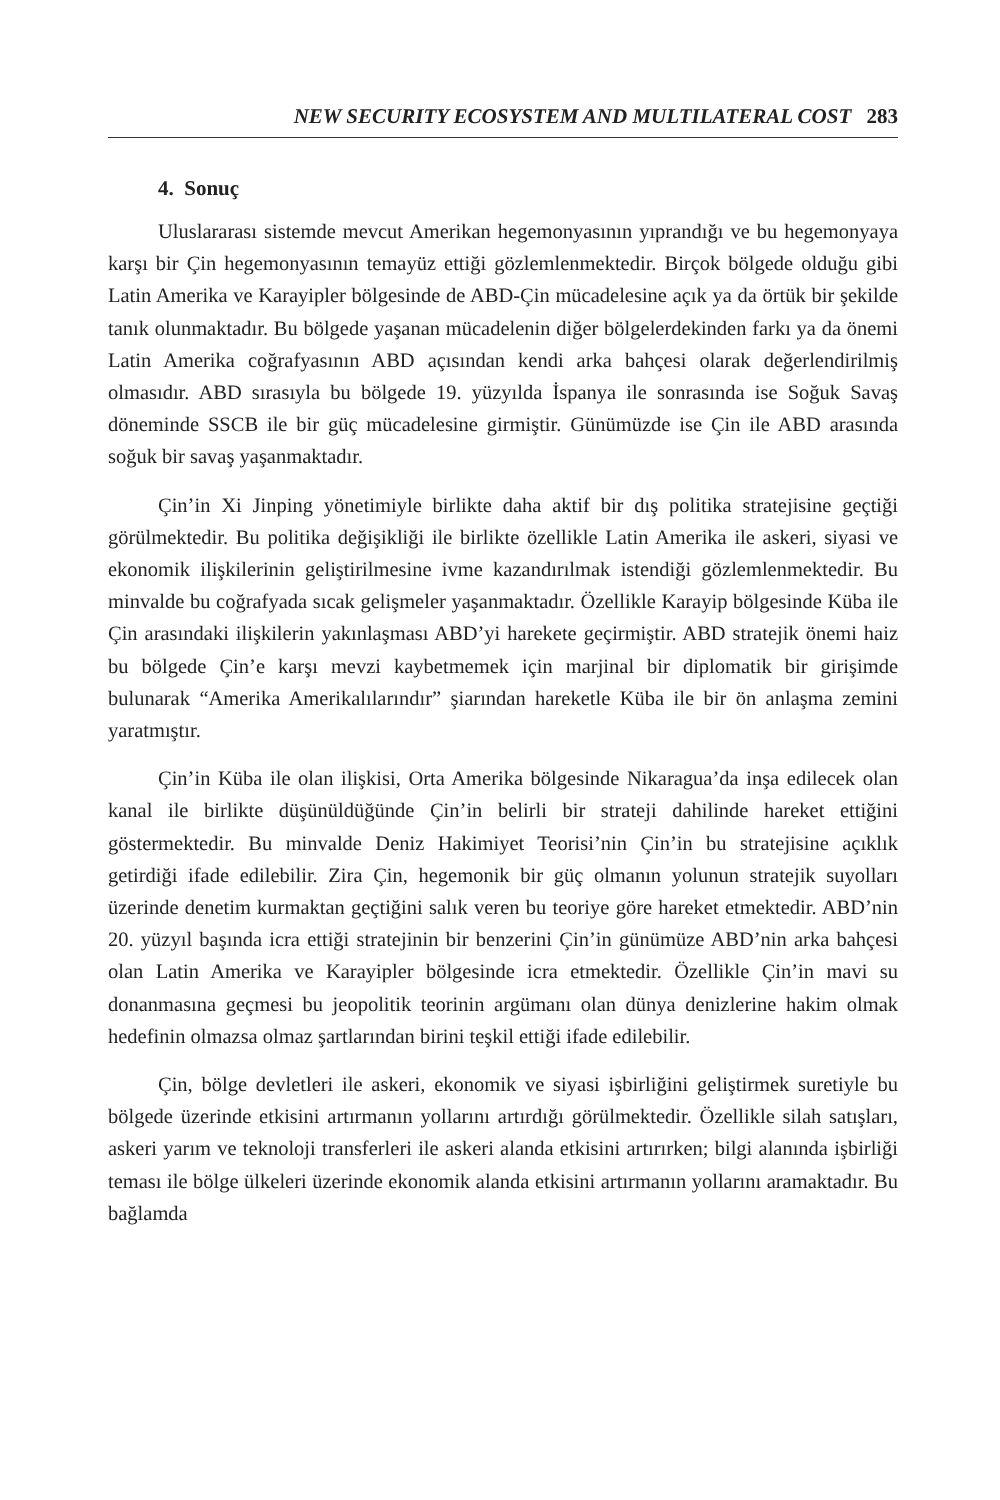NEW SECURITY ECOSYSTEM AND MULTILATERAL COST 283
4. Sonuç
Uluslararası sistemde mevcut Amerikan hegemonyasının yıprandığı ve bu hegemonyaya karşı bir Çin hegemonyasının temayüz ettiği gözlemlenmektedir. Birçok bölgede olduğu gibi Latin Amerika ve Karayipler bölgesinde de ABD-Çin mücadelesine açık ya da örtük bir şekilde tanık olunmaktadır. Bu bölgede yaşanan mücadelenin diğer bölgelerdekinden farkı ya da önemi Latin Amerika coğrafyasının ABD açısından kendi arka bahçesi olarak değerlendirilmiş olmasıdır. ABD sırasıyla bu bölgede 19. yüzyılda İspanya ile sonrasında ise Soğuk Savaş döneminde SSCB ile bir güç mücadelesine girmiştir. Günümüzde ise Çin ile ABD arasında soğuk bir savaş yaşanmaktadır.
Çin’in Xi Jinping yönetimiyle birlikte daha aktif bir dış politika stratejisine geçtiği görülmektedir. Bu politika değişikliği ile birlikte özellikle Latin Amerika ile askeri, siyasi ve ekonomik ilişkilerinin geliştirilmesine ivme kazandırılmak istendiği gözlemlenmektedir. Bu minvalde bu coğrafyada sıcak gelişmeler yaşanmaktadır. Özellikle Karayip bölgesinde Küba ile Çin arasındaki ilişkilerin yakınlaşması ABD’yi harekete geçirmiştir. ABD stratejik önemi haiz bu bölgede Çin’e karşı mevzi kaybetmemek için marjinal bir diplomatik bir girişimde bulunarak “Amerika Amerikalılarındır” şiarından hareketle Küba ile bir ön anlaşma zemini yaratmıştır.
Çin’in Küba ile olan ilişkisi, Orta Amerika bölgesinde Nikaragua’da inşa edilecek olan kanal ile birlikte düşünüldüğünde Çin’in belirli bir strateji dahilinde hareket ettiğini göstermektedir. Bu minvalde Deniz Hakimiyet Teorisi’nin Çin’in bu stratejisine açıklık getirdiği ifade edilebilir. Zira Çin, hegemonik bir güç olmanın yolunun stratejik suyolları üzerinde denetim kurmaktan geçtiğini salık veren bu teoriye göre hareket etmektedir. ABD’nin 20. yüzyıl başında icra ettiği stratejinin bir benzerini Çin’in günümüze ABD’nin arka bahçesi olan Latin Amerika ve Karayipler bölgesinde icra etmektedir. Özellikle Çin’in mavi su donanmasına geçmesi bu jeopolitik teorinin argümanı olan dünya denizlerine hakim olmak hedefinin olmazsa olmaz şartlarından birini teşkil ettiği ifade edilebilir.
Çin, bölge devletleri ile askeri, ekonomik ve siyasi işbirliğini geliştirmek suretiyle bu bölgede üzerinde etkisini artırmanın yollarını artırdığı görülmektedir. Özellikle silah satışları, askeri yarım ve teknoloji transferleri ile askeri alanda etkisini artırırken; bilgi alanında işbirliği teması ile bölge ülkeleri üzerinde ekonomik alanda etkisini artırmanın yollarını aramaktadır. Bu bağlamda